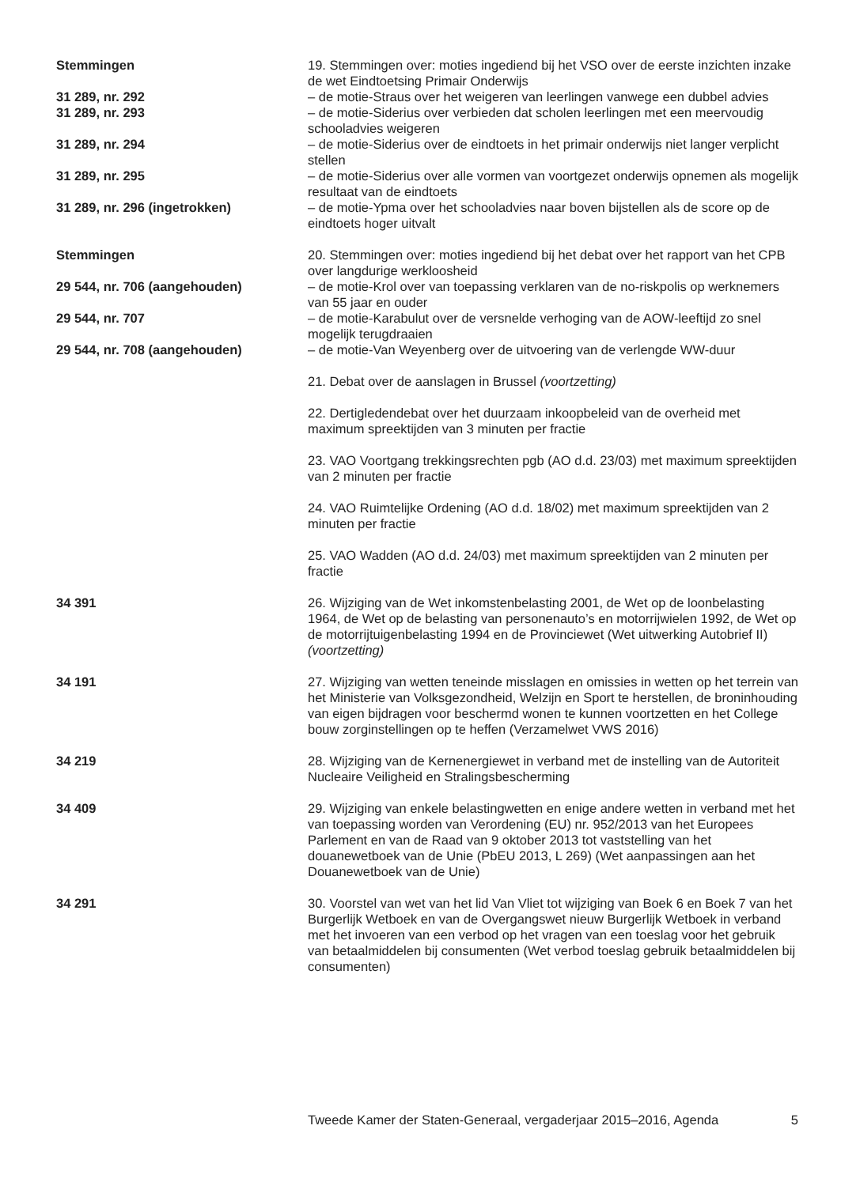Stemmingen 19. Stemmingen over: moties ingediend bij het VSO over de eerste inzichten inzake de wet Eindtoetsing Primair Onderwijs
31 289, nr. 292 – de motie-Straus over het weigeren van leerlingen vanwege een dubbel advies
31 289, nr. 293 – de motie-Siderius over verbieden dat scholen leerlingen met een meervoudig schooladvies weigeren
31 289, nr. 294 – de motie-Siderius over de eindtoets in het primair onderwijs niet langer verplicht stellen
31 289, nr. 295 – de motie-Siderius over alle vormen van voortgezet onderwijs opnemen als mogelijk resultaat van de eindtoets
31 289, nr. 296 (ingetrokken) – de motie-Ypma over het schooladvies naar boven bijstellen als de score op de eindtoets hoger uitvalt
Stemmingen 20. Stemmingen over: moties ingediend bij het debat over het rapport van het CPB over langdurige werkloosheid
29 544, nr. 706 (aangehouden) – de motie-Krol over van toepassing verklaren van de no-riskpolis op werknemers van 55 jaar en ouder
29 544, nr. 707 – de motie-Karabulut over de versnelde verhoging van de AOW-leeftijd zo snel mogelijk terugdraaien
29 544, nr. 708 (aangehouden) – de motie-Van Weyenberg over de uitvoering van de verlengde WW-duur
21. Debat over de aanslagen in Brussel (voortzetting)
22. Dertigledendebat over het duurzaam inkoopbeleid van de overheid met maximum spreektijden van 3 minuten per fractie
23. VAO Voortgang trekkingsrechten pgb (AO d.d. 23/03) met maximum spreektijden van 2 minuten per fractie
24. VAO Ruimtelijke Ordening (AO d.d. 18/02) met maximum spreektijden van 2 minuten per fractie
25. VAO Wadden (AO d.d. 24/03) met maximum spreektijden van 2 minuten per fractie
34 391 26. Wijziging van de Wet inkomstenbelasting 2001, de Wet op de loonbelasting 1964, de Wet op de belasting van personenauto’s en motorrijwielen 1992, de Wet op de motorrijtuigenbelasting 1994 en de Provinciewet (Wet uitwerking Autobrief II) (voortzetting)
34 191 27. Wijziging van wetten teneinde misslagen en omissies in wetten op het terrein van het Ministerie van Volksgezondheid, Welzijn en Sport te herstellen, de broninhouding van eigen bijdragen voor beschermd wonen te kunnen voortzetten en het College bouw zorginstellingen op te heffen (Verzamelwet VWS 2016)
34 219 28. Wijziging van de Kernenergiewet in verband met de instelling van de Autoriteit Nucleaire Veiligheid en Stralingsbescherming
34 409 29. Wijziging van enkele belastingwetten en enige andere wetten in verband met het van toepassing worden van Verordening (EU) nr. 952/2013 van het Europees Parlement en van de Raad van 9 oktober 2013 tot vaststelling van het douanewetboek van de Unie (PbEU 2013, L 269) (Wet aanpassingen aan het Douanewetboek van de Unie)
34 291 30. Voorstel van wet van het lid Van Vliet tot wijziging van Boek 6 en Boek 7 van het Burgerlijk Wetboek en van de Overgangswet nieuw Burgerlijk Wetboek in verband met het invoeren van een verbod op het vragen van een toeslag voor het gebruik van betaalmiddelen bij consumenten (Wet verbod toeslag gebruik betaalmiddelen bij consumenten)
Tweede Kamer der Staten-Generaal, vergaderjaar 2015–2016, Agenda 5